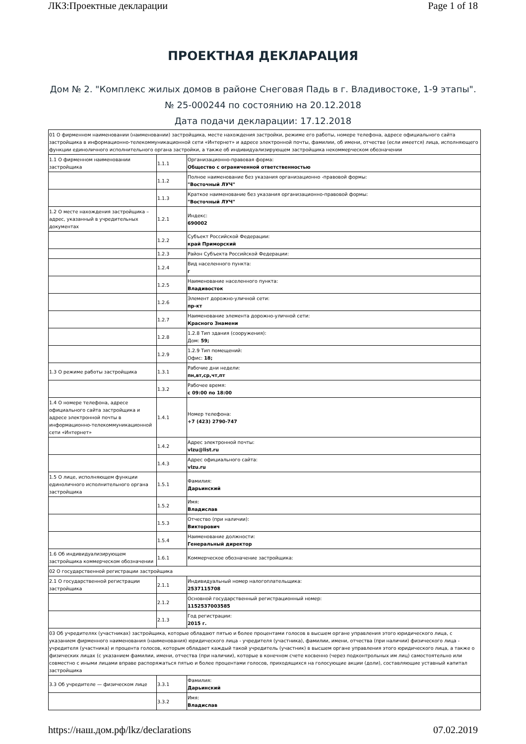ЛКЗ:Проектные декларации Page 1 of 18
ПРОЕКТНАЯ ДЕКЛАРАЦИЯ
Дом № 2. "Комплекс жилых домов в районе Снеговая Падь в г. Владивостоке, 1-9 этапы".
№ 25-000244 по состоянию на 20.12.2018
Дата подачи декларации: 17.12.2018
| 01 О фирменном наименовании (наименовании) застройщика, месте нахождения застройки, режиме его работы, номере телефона, адресе официального сайта застройщика в информационно-телекоммуникационной сети «Интернет» и адресе электронной почты, фамилии, об имени, отчестве (если имеется) лица, исполняющего функции единоличного исполнительного органа застройки, а также об индивидуализирующем застройщика некоммерческом обозначении | | |
| 1.1 О фирменном наименовании застройщика | 1.1.1 | Организационно-правовая форма: Общество с ограниченной ответственностью |
| | 1.1.2 | Полное наименование без указания организационно -правовой формы: "Восточный ЛУЧ" |
| | 1.1.3 | Краткое наименование без указания организационно-правовой формы: "Восточный ЛУЧ" |
| 1.2 О месте нахождения застройщика – адрес, указанный в учредительных документах | 1.2.1 | Индекс: 690002 |
| | 1.2.2 | Субъект Российской Федерации: край Приморский |
| | 1.2.3 | Район Субъекта Российской Федерации: |
| | 1.2.4 | Вид населенного пункта: г |
| | 1.2.5 | Наименование населенного пункта: Владивосток |
| | 1.2.6 | Элемент дорожно-уличной сети: пр-кт |
| | 1.2.7 | Наименование элемента дорожно-уличной сети: Красного Знамени |
| | 1.2.8 | 1.2.8 Тип здания (сооружения): Дом: 59; |
| | 1.2.9 | 1.2.9 Тип помещений: Офис: 18; |
| 1.3 О режиме работы застройщика | 1.3.1 | Рабочие дни недели: пн,вт,ср,чт,пт |
| | 1.3.2 | Рабочее время: с 09:00 по 18:00 |
| 1.4 О номере телефона, адресе официального сайта застройщика и адресе электронной почты в информационно-телекоммуникационной сети «Интернет» | 1.4.1 | Номер телефона: +7 (423) 2790-747 |
| | 1.4.2 | Адрес электронной почты: vlzu@list.ru |
| | 1.4.3 | Адрес официального сайта: vlzu.ru |
| 1.5 О лице, исполняющем функции единоличного исполнительного органа застройщика | 1.5.1 | Фамилия: Дарьинский |
| | 1.5.2 | Имя: Владислав |
| | 1.5.3 | Отчество (при наличии): Викторович |
| | 1.5.4 | Наименование должности: Генеральный директор |
| 1.6 Об индивидуализирующем застройщика коммерческом обозначении | 1.6.1 | Коммерческое обозначение застройщика: |
| 02 О государственной регистрации застройщика | | |
| 2.1 О государственной регистрации застройщика | 2.1.1 | Индивидуальный номер налогоплательщика: 2537115708 |
| | 2.1.2 | Основной государственный регистрационный номер: 1152537003585 |
| | 2.1.3 | Год регистрации: 2015 г. |
| 03 Об учредителях (участниках) застройщика, которые обладают пятью и более процентами голосов в высшем органе управления этого юридического лица, с указанием фирменного наименования (наименования) юридического лица - учредителя (участника), фамилии, имени, отчества (при наличии) физического лица - учредителя (участника) и процента голосов, которым обладает каждый такой учредитель (участник) в высшем органе управления этого юридического лица, а также о физических лицах (с указанием фамилии, имени, отчества (при наличии), которые в конечном счете косвенно (через подконтрольных им лиц) самостоятельно или совместно с иными лицами вправе распоряжаться пятью и более процентами голосов, приходящихся на голосующие акции (доли), составляющие уставный капитал застройщика | | |
| 3.3 Об учредителе — физическом лице | 3.3.1 | Фамилия: Дарьинский |
| | 3.3.2 | Имя: Владислав |
https://наш.дом.рф/lkz/declarations 07.02.2019